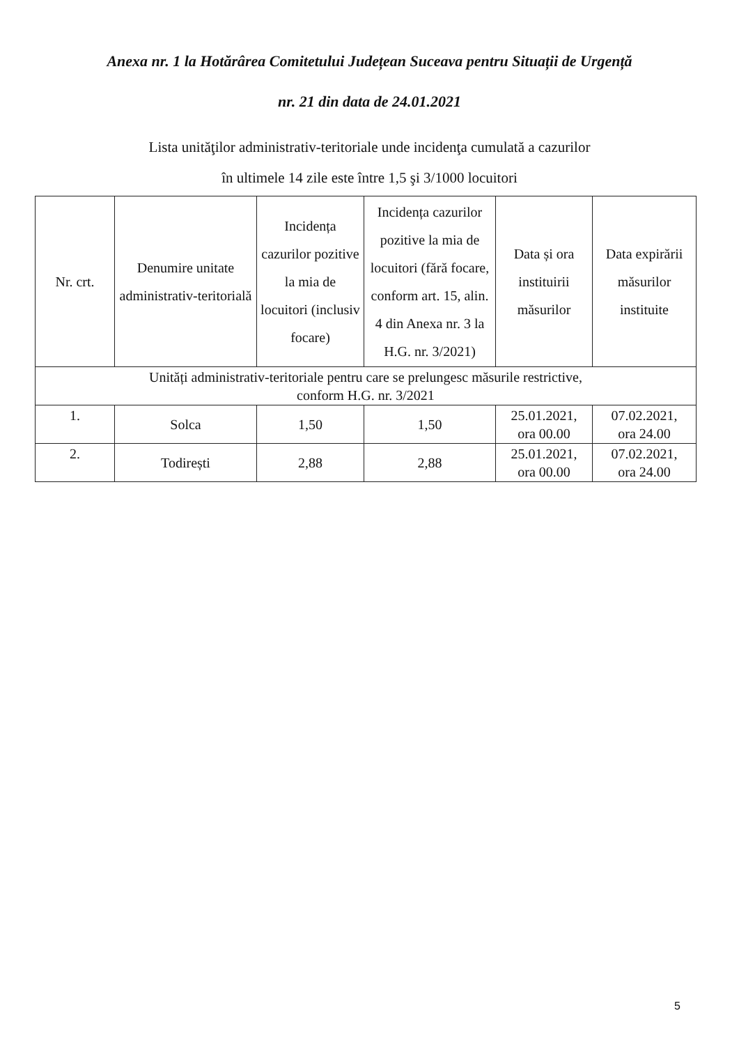Anexa nr. 1 la Hotărârea Comitetului Județean Suceava pentru Situații de Urgență
nr. 21 din data de 24.01.2021
Lista unităţilor administrativ-teritoriale unde incidenţa cumulată a cazurilor
în ultimele 14 zile este între 1,5 şi 3/1000 locuitori
| Nr. crt. | Denumire unitate administrativ-teritorială | Incidența cazurilor pozitive la mia de locuitori (inclusiv focare) | Incidența cazurilor pozitive la mia de locuitori (fără focare, conform art. 15, alin. 4 din Anexa nr. 3 la H.G. nr. 3/2021) | Data și ora instituirii măsurilor | Data expirării măsurilor instituite |
| --- | --- | --- | --- | --- | --- |
| Unități administrativ-teritoriale pentru care se prelungesc măsurile restrictive, conform H.G. nr. 3/2021 | | | | | |
| 1. | Solca | 1,50 | 1,50 | 25.01.2021, ora 00.00 | 07.02.2021, ora 24.00 |
| 2. | Todirești | 2,88 | 2,88 | 25.01.2021, ora 00.00 | 07.02.2021, ora 24.00 |
5